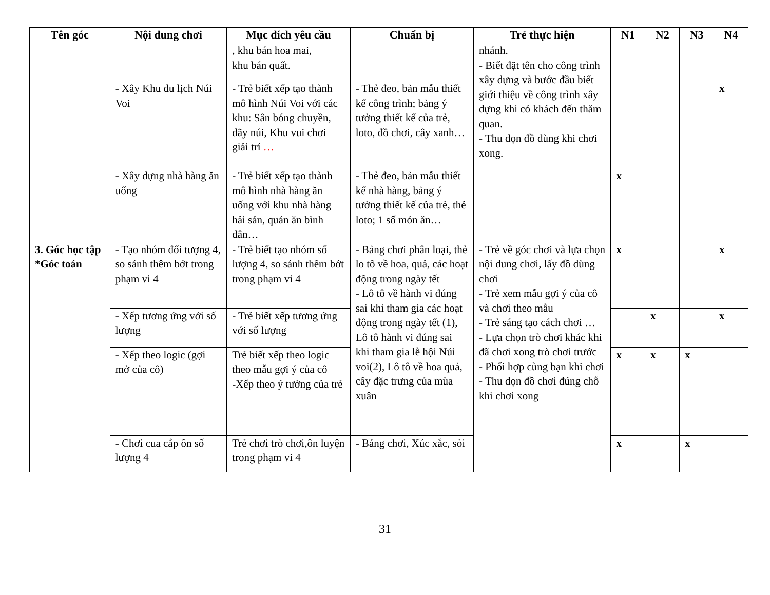| Tên góc | Nội dung chơi | Mục đích yêu cầu | Chuẩn bị | Trẻ thực hiện | N1 | N2 | N3 | N4 |
| --- | --- | --- | --- | --- | --- | --- | --- | --- |
| | | , khu bán hoa mai, khu bán quất. | | nhánh. - Biết đặt tên cho công trình xây dựng và bước đầu biết giới thiệu về công trình xây dựng khi có khách đến thăm quan. - Thu dọn đồ dùng khi chơi xong. | | | | |
| | - Xây Khu du lịch Núi Voi | - Trẻ biết xếp tạo thành mô hình Núi Voi với các khu: Sân bóng chuyền, dãy núi, Khu vui chơi giải trí … | - Thẻ đeo, bản mẫu thiết kế công trình; bảng ý tưởng thiết kế của trẻ, loto, đồ chơi, cây xanh… | | | | | x |
| | - Xây dựng nhà hàng ăn uống | - Trẻ biết xếp tạo thành mô hình nhà hàng ăn uống với khu nhà hàng hải sản, quán ăn bình dân… | - Thẻ đeo, bản mẫu thiết kế nhà hàng, bảng ý tưởng thiết kế của trẻ, thẻ loto; 1 số món ăn… | | x | | | |
| 3. Góc học tập *Góc toán | - Tạo nhóm đối tượng 4, so sánh thêm bớt trong phạm vi 4 | - Trẻ biết tạo nhóm số lượng 4, so sánh thêm bớt trong phạm vi 4 | - Bảng chơi phân loại, thẻ lo tô về hoa, quả, các hoạt động trong ngày tết - Lô tô về hành vi đúng sai khi tham gia các hoạt động trong ngày tết (1), Lô tô hành vi đúng sai khi tham gia lễ hội Núi voi(2), Lô tô về hoa quả, cây đặc trưng của mùa xuân | - Trẻ về góc chơi và lựa chọn nội dung chơi, lấy đồ dùng chơi - Trẻ xem mẫu gợi ý của cô và chơi theo mẫu - Trẻ sáng tạo cách chơi … - Lựa chọn trò chơi khác khi đã chơi xong trò chơi trước - Phối hợp cùng bạn khi chơi - Thu dọn đồ chơi đúng chỗ khi chơi xong | x | | | x |
| | - Xếp tương ứng với số lượng | - Trẻ biết xếp tương ứng với số lượng | | | | x | | x |
| | - Xếp theo logic (gợi mở của cô) | Trẻ biết xếp theo logic theo mẫu gợi ý của cô -Xếp theo ý tưởng của trẻ | | | x | x | x | |
| | - Chơi cua cắp ôn số lượng 4 | Trẻ chơi trò chơi,ôn luyện trong phạm vi 4 | - Bảng chơi, Xúc xắc, sỏi | | x | | x | |
31